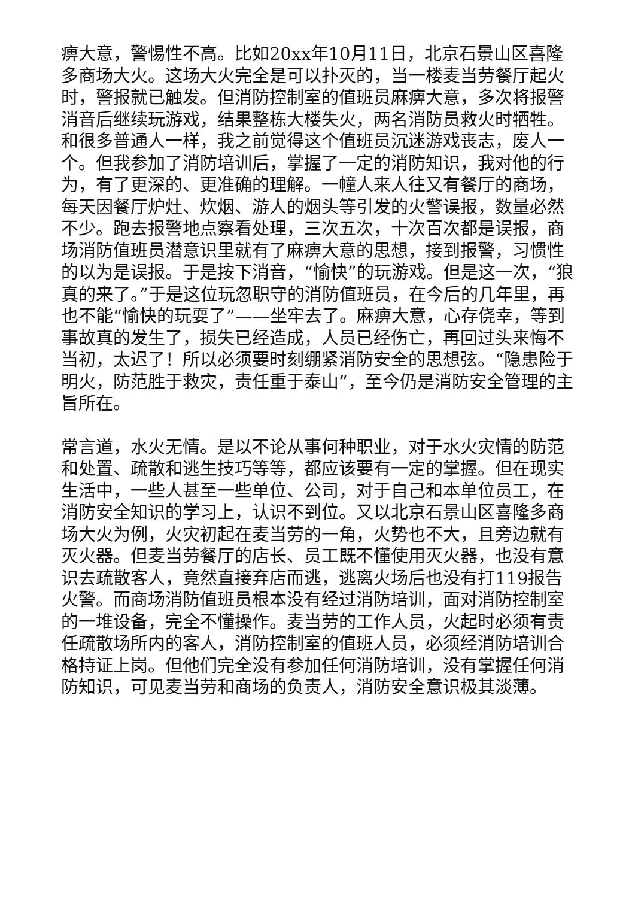痹大意，警惕性不高。比如20xx年10月11日，北京石景山区喜隆多商场大火。这场大火完全是可以扑灭的，当一楼麦当劳餐厅起火时，警报就已触发。但消防控制室的值班员麻痹大意，多次将报警消音后继续玩游戏，结果整栋大楼失火，两名消防员救火时牺牲。和很多普通人一样，我之前觉得这个值班员沉迷游戏丧志，废人一个。但我参加了消防培训后，掌握了一定的消防知识，我对他的行为，有了更深的、更准确的理解。一幢人来人往又有餐厅的商场，每天因餐厅炉灶、炊烟、游人的烟头等引发的火警误报，数量必然不少。跑去报警地点察看处理，三次五次，十次百次都是误报，商场消防值班员潜意识里就有了麻痹大意的思想，接到报警，习惯性的以为是误报。于是按下消音，“愉快”的玩游戏。但是这一次，“狼真的来了。”于是这位玩忽职守的消防值班员，在今后的几年里，再也不能“愉快的玩耍了”——坐牢去了。麻痹大意，心存侥幸，等到事故真的发生了，损失已经造成，人员已经伤亡，再回过头来悔不当初，太迟了！所以必须要时刻绷紧消防安全的思想弦。“隐患险于明火，防范胜于救灾，责任重于泰山”，至今仍是消防安全管理的主旨所在。
常言道，水火无情。是以不论从事何种职业，对于水火灾情的防范和处置、疏散和逃生技巧等等，都应该要有一定的掌握。但在现实生活中，一些人甚至一些单位、公司，对于自己和本单位员工，在消防安全知识的学习上，认识不到位。又以北京石景山区喜隆多商场大火为例，火灾初起在麦当劳的一角，火势也不大，且旁边就有灭火器。但麦当劳餐厅的店长、员工既不懂使用灭火器，也没有意识去疏散客人，竟然直接弃店而逃，逃离火场后也没有打119报告火警。而商场消防值班员根本没有经过消防培训，面对消防控制室的一堆设备，完全不懂操作。麦当劳的工作人员，火起时必须有责任疏散场所内的客人，消防控制室的值班人员，必须经消防培训合格持证上岗。但他们完全没有参加任何消防培训，没有掌握任何消防知识，可见麦当劳和商场的负责人，消防安全意识极其淡薄。